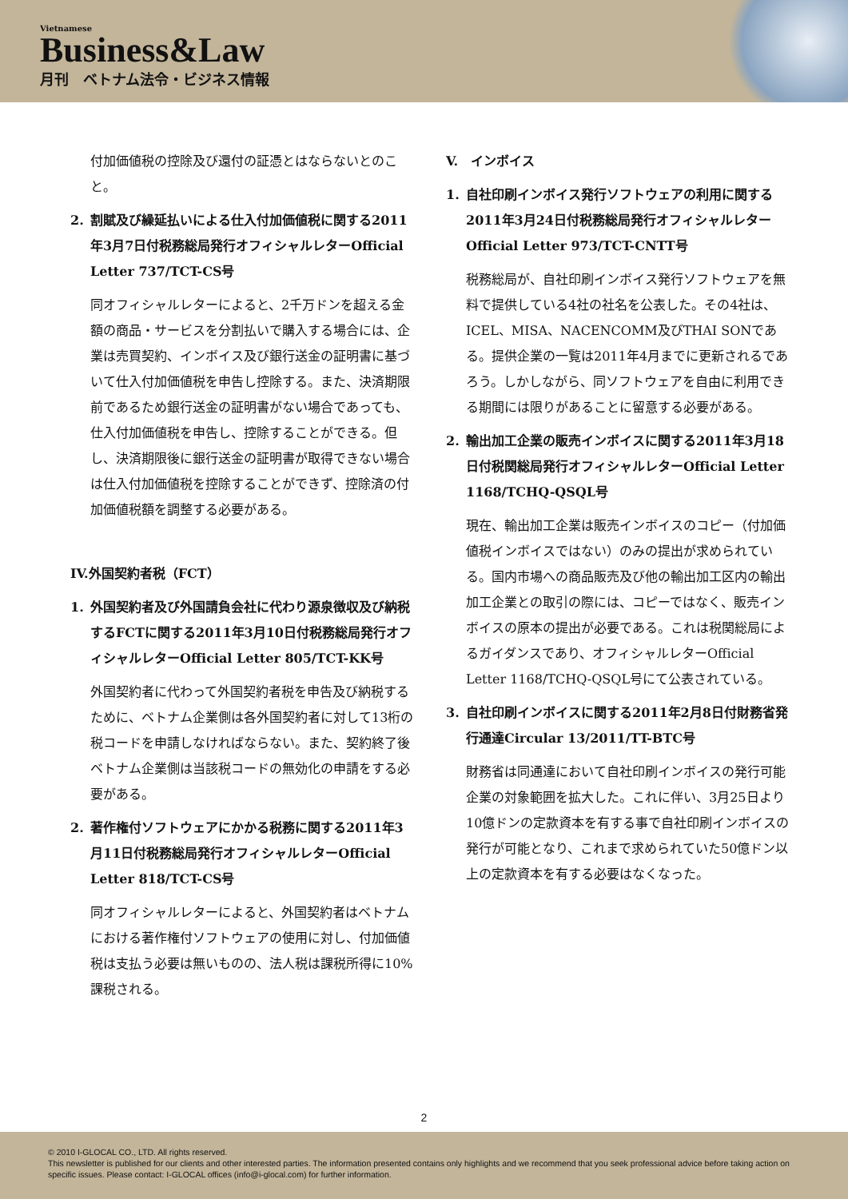Vietnamese
Business&Law
月刊　ベトナム法令・ビジネス情報
付加価値税の控除及び還付の証憑とはならないとのこと。
2. 割賦及び繰延払いによる仕入付加価値税に関する2011年3月7日付税務総局発行オフィシャルレターOfficial Letter 737/TCT-CS号
同オフィシャルレターによると、2千万ドンを超える金額の商品・サービスを分割払いで購入する場合には、企業は売買契約、インボイス及び銀行送金の証明書に基づいて仕入付加価値税を申告し控除する。また、決済期限前であるため銀行送金の証明書がない場合であっても、仕入付加価値税を申告し、控除することができる。但し、決済期限後に銀行送金の証明書が取得できない場合は仕入付加価値税を控除することができず、控除済の付加価値税額を調整する必要がある。
IV.外国契約者税（FCT）
1. 外国契約者及び外国請負会社に代わり源泉徴収及び納税するFCTに関する2011年3月10日付税務総局発行オフィシャルレターOfficial Letter 805/TCT-KK号
外国契約者に代わって外国契約者税を申告及び納税するために、ベトナム企業側は各外国契約者に対して13桁の税コードを申請しなければならない。また、契約終了後ベトナム企業側は当該税コードの無効化の申請をする必要がある。
2. 著作権付ソフトウェアにかかる税務に関する2011年3月11日付税務総局発行オフィシャルレターOfficial Letter 818/TCT-CS号
同オフィシャルレターによると、外国契約者はベトナムにおける著作権付ソフトウェアの使用に対し、付加価値税は支払う必要は無いものの、法人税は課税所得に10%課税される。
V.　インボイス
1. 自社印刷インボイス発行ソフトウェアの利用に関する2011年3月24日付税務総局発行オフィシャルレターOfficial Letter 973/TCT-CNTT号
税務総局が、自社印刷インボイス発行ソフトウェアを無料で提供している4社の社名を公表した。その4社は、ICEL、MISA、NACENCOMM及びTHAI SONである。提供企業の一覧は2011年4月までに更新されるであろう。しかしながら、同ソフトウェアを自由に利用できる期間には限りがあることに留意する必要がある。
2. 輸出加工企業の販売インボイスに関する2011年3月18日付税関総局発行オフィシャルレターOfficial Letter 1168/TCHQ-QSQL号
現在、輸出加工企業は販売インボイスのコピー（付加価値税インボイスではない）のみの提出が求められている。国内市場への商品販売及び他の輸出加工区内の輸出加工企業との取引の際には、コピーではなく、販売インボイスの原本の提出が必要である。これは税関総局によるガイダンスであり、オフィシャルレターOfficial Letter 1168/TCHQ-QSQL号にて公表されている。
3. 自社印刷インボイスに関する2011年2月8日付財務省発行通達Circular 13/2011/TT-BTC号
財務省は同通達において自社印刷インボイスの発行可能企業の対象範囲を拡大した。これに伴い、3月25日より10億ドンの定款資本を有する事で自社印刷インボイスの発行が可能となり、これまで求められていた50億ドン以上の定款資本を有する必要はなくなった。
2
© 2010 I-GLOCAL CO., LTD. All rights reserved.
This newsletter is published for our clients and other interested parties. The information presented contains only highlights and we recommend that you seek professional advice before taking action on specific issues. Please contact: I-GLOCAL offices (info@i-glocal.com) for further information.